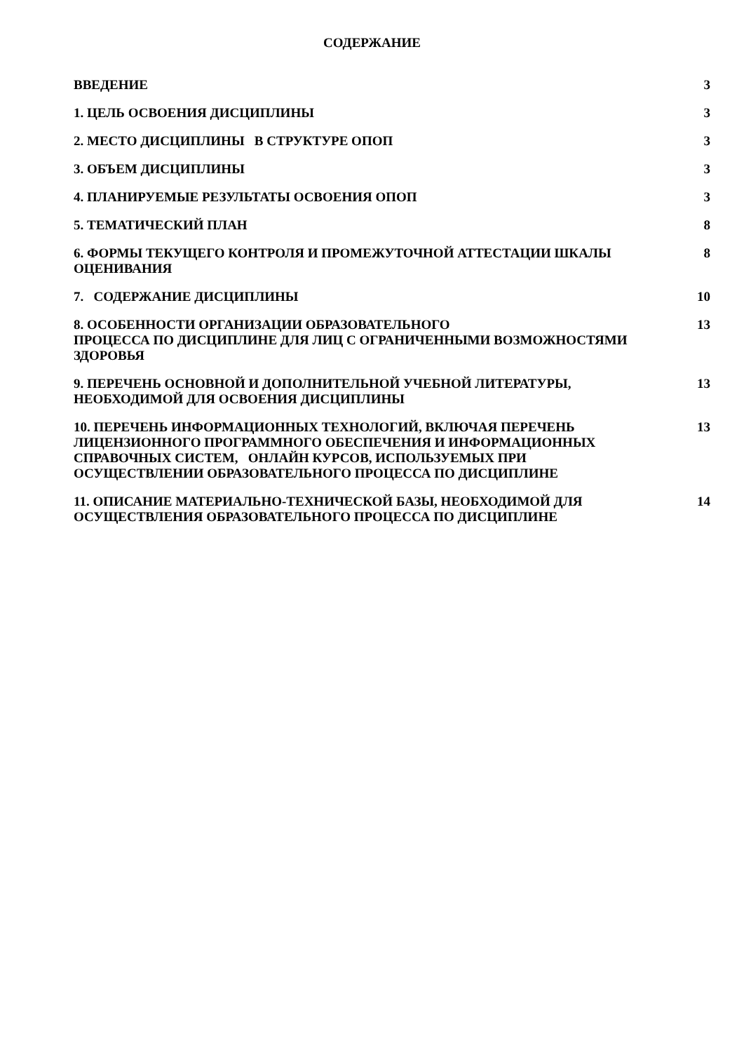СОДЕРЖАНИЕ
ВВЕДЕНИЕ 3
1. ЦЕЛЬ ОСВОЕНИЯ ДИСЦИПЛИНЫ 3
2. МЕСТО ДИСЦИПЛИНЫ В СТРУКТУРЕ ОПОП 3
3. ОБЪЕМ ДИСЦИПЛИНЫ 3
4. ПЛАНИРУЕМЫЕ РЕЗУЛЬТАТЫ ОСВОЕНИЯ ОПОП 3
5. ТЕМАТИЧЕСКИЙ ПЛАН 8
6. ФОРМЫ ТЕКУЩЕГО КОНТРОЛЯ И ПРОМЕЖУТОЧНОЙ АТТЕСТАЦИИ ШКАЛЫ ОЦЕНИВАНИЯ 8
7. СОДЕРЖАНИЕ ДИСЦИПЛИНЫ 10
8. ОСОБЕННОСТИ ОРГАНИЗАЦИИ ОБРАЗОВАТЕЛЬНОГО
ПРОЦЕССА ПО ДИСЦИПЛИНЕ ДЛЯ ЛИЦ С ОГРАНИЧЕННЫМИ ВОЗМОЖНОСТЯМИ ЗДОРОВЬЯ
13
9. ПЕРЕЧЕНЬ ОСНОВНОЙ И ДОПОЛНИТЕЛЬНОЙ УЧЕБНОЙ ЛИТЕРАТУРЫ, НЕОБХОДИМОЙ ДЛЯ ОСВОЕНИЯ ДИСЦИПЛИНЫ
13
10. ПЕРЕЧЕНЬ ИНФОРМАЦИОННЫХ ТЕХНОЛОГИЙ, ВКЛЮЧАЯ ПЕРЕЧЕНЬ ЛИЦЕНЗИОННОГО ПРОГРАММНОГО ОБЕСПЕЧЕНИЯ И ИНФОРМАЦИОННЫХ СПРАВОЧНЫХ СИСТЕМ, ОНЛАЙН КУРСОВ, ИСПОЛЬЗУЕМЫХ ПРИ ОСУЩЕСТВЛЕНИИ ОБРАЗОВАТЕЛЬНОГО ПРОЦЕССА ПО ДИСЦИПЛИНЕ
13
11. ОПИСАНИЕ МАТЕРИАЛЬНО-ТЕХНИЧЕСКОЙ БАЗЫ, НЕОБХОДИМОЙ ДЛЯ ОСУЩЕСТВЛЕНИЯ ОБРАЗОВАТЕЛЬНОГО ПРОЦЕССА ПО ДИСЦИПЛИНЕ
14